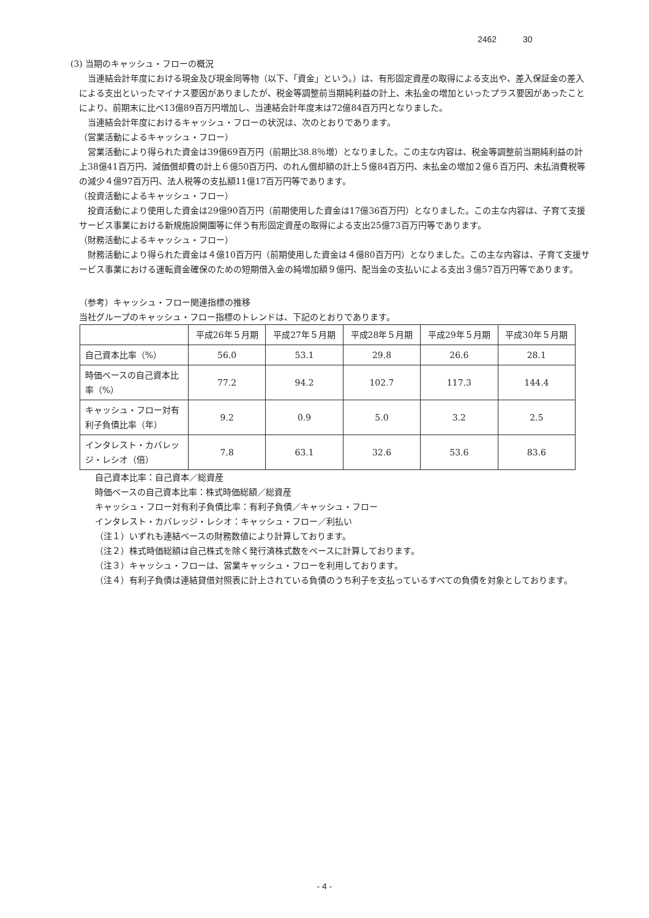2462 30
(3) 当期のキャッシュ・フローの概況
当連結会計年度における現金及び現金同等物（以下、「資金」という。）は、有形固定資産の取得による支出や、差入保証金の差入による支出といったマイナス要因がありましたが、税金等調整前当期純利益の計上、未払金の増加といったプラス要因があったことにより、前期末に比べ13億89百万円増加し、当連結会計年度末は72億84百万円となりました。
当連結会計年度におけるキャッシュ・フローの状況は、次のとおりであります。
（営業活動によるキャッシュ・フロー）
営業活動により得られた資金は39億69百万円（前期比38.8％増）となりました。この主な内容は、税金等調整前当期純利益の計上38億41百万円、減価償却費の計上６億50百万円、のれん償却額の計上５億84百万円、未払金の増加２億６百万円、未払消費税等の減少４億97百万円、法人税等の支払額11億17百万円等であります。
（投資活動によるキャッシュ・フロー）
投資活動により使用した資金は29億90百万円（前期使用した資金は17億36百万円）となりました。この主な内容は、子育て支援サービス事業における新規施設開園等に伴う有形固定資産の取得による支出25億73百万円等であります。
（財務活動によるキャッシュ・フロー）
財務活動により得られた資金は４億10百万円（前期使用した資金は４億80百万円）となりました。この主な内容は、子育て支援サービス事業における運転資金確保のための短期借入金の純増加額９億円、配当金の支払いによる支出３億57百万円等であります。
（参考）キャッシュ・フロー関連指標の推移
当社グループのキャッシュ・フロー指標のトレンドは、下記のとおりであります。
| | 平成26年５月期 | 平成27年５月期 | 平成28年５月期 | 平成29年５月期 | 平成30年５月期 |
| --- | --- | --- | --- | --- | --- |
| 自己資本比率（%） | 56.0 | 53.1 | 29.8 | 26.6 | 28.1 |
| 時価ベースの自己資本比率（%） | 77.2 | 94.2 | 102.7 | 117.3 | 144.4 |
| キャッシュ・フロー対有利子負債比率（年） | 9.2 | 0.9 | 5.0 | 3.2 | 2.5 |
| インタレスト・カバレッジ・レシオ（倍） | 7.8 | 63.1 | 32.6 | 53.6 | 83.6 |
自己資本比率：自己資本／総資産
時価ベースの自己資本比率：株式時価総額／総資産
キャッシュ・フロー対有利子負債比率：有利子負債／キャッシュ・フロー
インタレスト・カバレッジ・レシオ：キャッシュ・フロー／利払い
（注１）いずれも連結ベースの財務数値により計算しております。
（注２）株式時価総額は自己株式を除く発行済株式数をベースに計算しております。
（注３）キャッシュ・フローは、営業キャッシュ・フローを利用しております。
（注４）有利子負債は連結貸借対照表に計上されている負債のうち利子を支払っているすべての負債を対象としております。
- 4 -